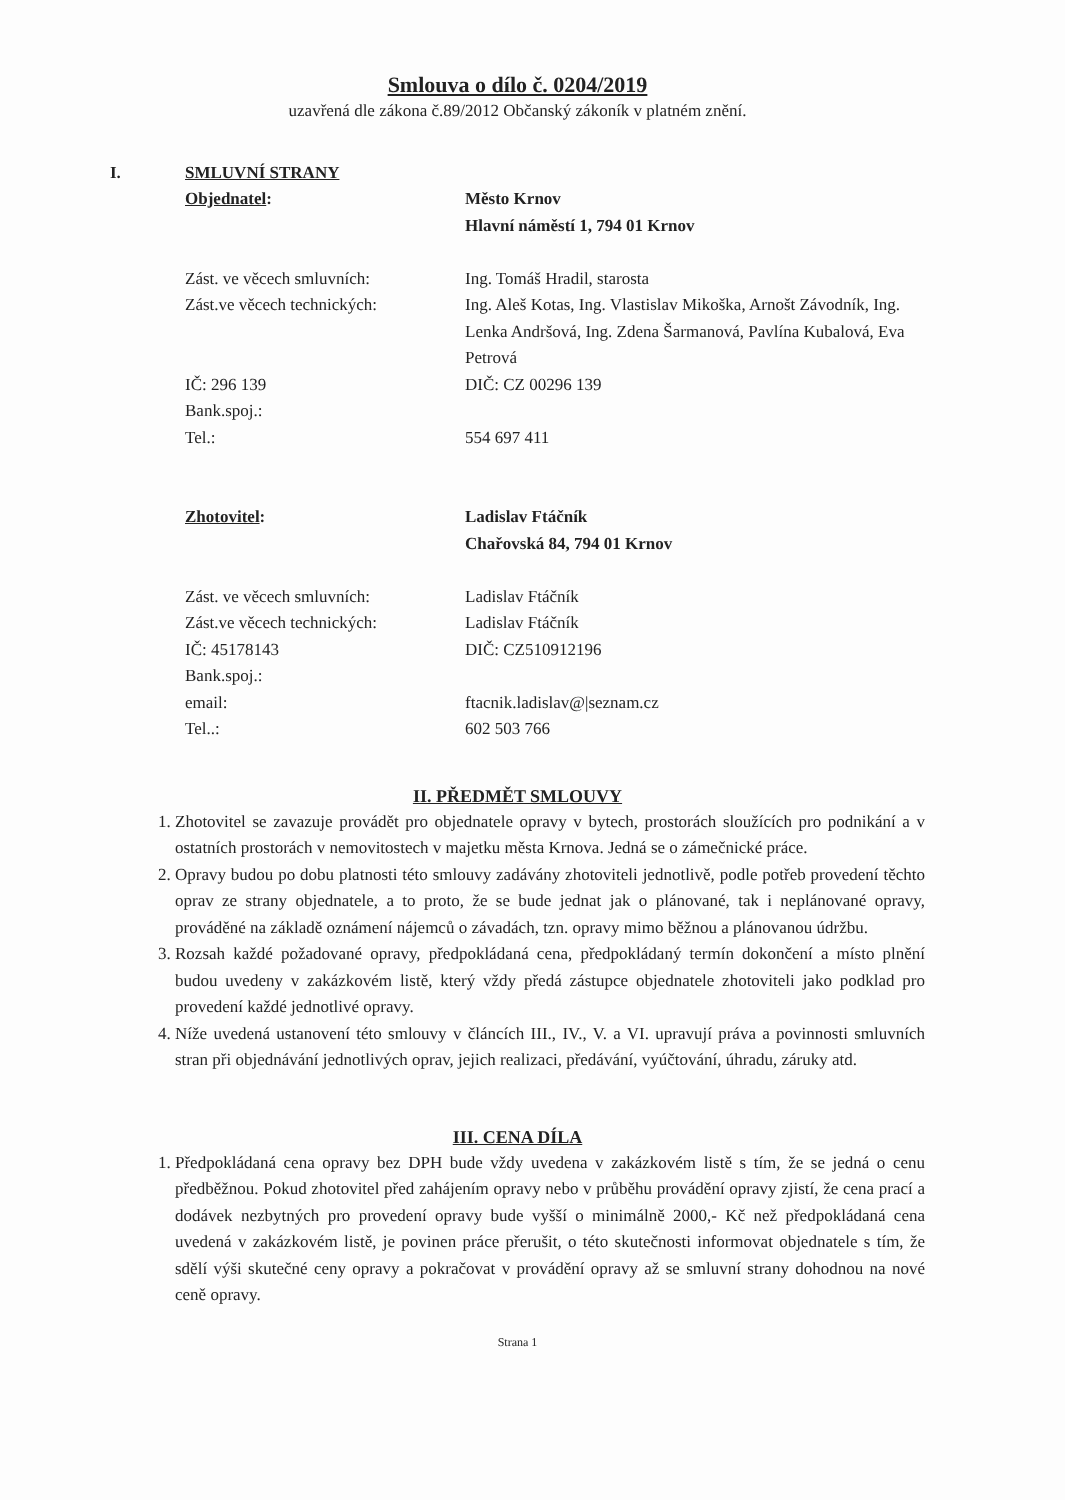Smlouva o dílo č. 0204/2019
uzavřená dle zákona č.89/2012 Občanský zákoník v platném znění.
I. SMLUVNÍ STRANY
| Objednatel : | Město Krnov Hlavní náměstí 1, 794 01 Krnov |
| Zást. ve věcech smluvních: | Ing. Tomáš Hradil, starosta |
| Zást.ve věcech technických: | Ing. Aleš Kotas, Ing. Vlastislav Mikoška, Arnošt Závodník, Ing. Lenka Andršová, Ing. Zdena Šarmanová, Pavlína Kubalová, Eva Petrová |
| IČ: 296 139 | DIČ: CZ 00296 139 |
| Bank.spoj.: | |
| Tel.: | 554 697 411 |
| Zhotovitel : | Ladislav Ftáčník Chařovská 84, 794 01 Krnov |
| Zást. ve věcech smluvních: | Ladislav Ftáčník |
| Zást.ve věcech technických: | Ladislav Ftáčník |
| IČ: 45178143 | DIČ: CZ510912196 |
| Bank.spoj.: | |
| email: | ftacnik.ladislav@/seznam.cz |
| Tel..: | 602 503 766 |
II. PŘEDMĚT SMLOUVY
1. Zhotovitel se zavazuje provádět pro objednatele opravy v bytech, prostorách sloužících pro podnikání a v ostatních prostorách v nemovitostech v majetku města Krnova. Jedná se o zámečnické práce.
2. Opravy budou po dobu platnosti této smlouvy zadávány zhotoviteli jednotlivě, podle potřeb provedení těchto oprav ze strany objednatele, a to proto, že se bude jednat jak o plánované, tak i neplánované opravy, prováděné na základě oznámení nájemců o závadách, tzn. opravy mimo běžnou a plánovanou údržbu.
3. Rozsah každé požadované opravy, předpokládaná cena, předpokládaný termín dokončení a místo plnění budou uvedeny v zakázkovém listě, který vždy předá zástupce objednatele zhotoviteli jako podklad pro provedení každé jednotlivé opravy.
4. Níže uvedená ustanovení této smlouvy v článcích III., IV., V. a VI. upravují práva a povinnosti smluvních stran při objednávání jednotlivých oprav, jejich realizaci, předávání, vyúčtování, úhradu, záruky atd.
III. CENA DÍLA
1. Předpokládaná cena opravy bez DPH bude vždy uvedena v zakázkovém listě s tím, že se jedná o cenu předběžnou. Pokud zhotovitel před zahájením opravy nebo v průběhu provádění opravy zjistí, že cena prací a dodávek nezbytných pro provedení opravy bude vyšší o minimálně 2000,- Kč než předpokládaná cena uvedená v zakázkovém listě, je povinen práce přerušit, o této skutečnosti informovat objednatele s tím, že sdělí výši skutečné ceny opravy a pokračovat v provádění opravy až se smluvní strany dohodnou na nové ceně opravy.
Strana 1